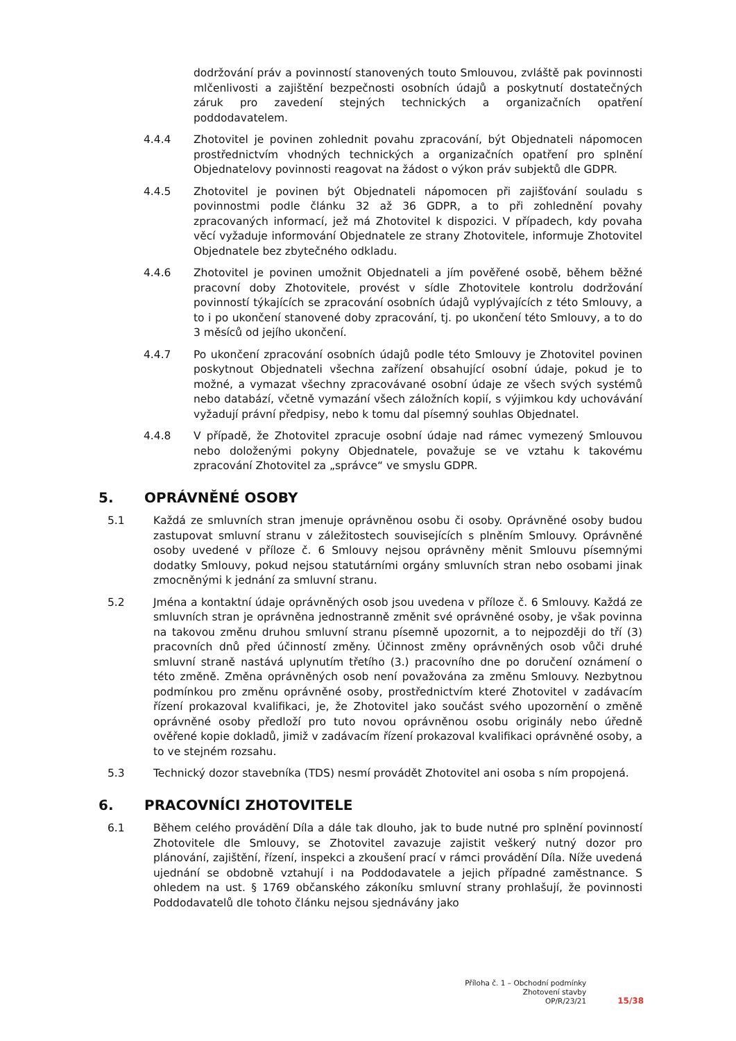dodržování práv a povinností stanovených touto Smlouvou, zvláště pak povinnosti mlčenlivosti a zajištění bezpečnosti osobních údajů a poskytnutí dostatečných záruk pro zavedení stejných technických a organizačních opatření poddodavatelem.
4.4.4 Zhotovitel je povinen zohlednit povahu zpracování, být Objednateli nápomocen prostřednictvím vhodných technických a organizačních opatření pro splnění Objednatelovy povinnosti reagovat na žádost o výkon práv subjektů dle GDPR.
4.4.5 Zhotovitel je povinen být Objednateli nápomocen při zajišťování souladu s povinnostmi podle článku 32 až 36 GDPR, a to při zohlednění povahy zpracovaných informací, jež má Zhotovitel k dispozici. V případech, kdy povaha věcí vyžaduje informování Objednatele ze strany Zhotovitele, informuje Zhotovitel Objednatele bez zbytečného odkladu.
4.4.6 Zhotovitel je povinen umožnit Objednateli a jím pověřené osobě, během běžné pracovní doby Zhotovitele, provést v sídle Zhotovitele kontrolu dodržování povinností týkajících se zpracování osobních údajů vyplývajících z této Smlouvy, a to i po ukončení stanovené doby zpracování, tj. po ukončení této Smlouvy, a to do 3 měsíců od jejího ukončení.
4.4.7 Po ukončení zpracování osobních údajů podle této Smlouvy je Zhotovitel povinen poskytnout Objednateli všechna zařízení obsahující osobní údaje, pokud je to možné, a vymazat všechny zpracovávané osobní údaje ze všech svých systémů nebo databází, včetně vymazání všech záložních kopií, s výjimkou kdy uchovávání vyžadují právní předpisy, nebo k tomu dal písemný souhlas Objednatel.
4.4.8 V případě, že Zhotovitel zpracuje osobní údaje nad rámec vymezený Smlouvou nebo doloženými pokyny Objednatele, považuje se ve vztahu k takovému zpracování Zhotovitel za „správce“ ve smyslu GDPR.
5. OPRÁVNĚNÉ OSOBY
5.1 Každá ze smluvních stran jmenuje oprávněnou osobu či osoby. Oprávněné osoby budou zastupovat smluvní stranu v záležitostech souvisejících s plněním Smlouvy. Oprávněné osoby uvedené v příloze č. 6 Smlouvy nejsou oprávněny měnit Smlouvu písemnými dodatky Smlouvy, pokud nejsou statutárními orgány smluvních stran nebo osobami jinak zmocněnými k jednání za smluvní stranu.
5.2 Jména a kontaktní údaje oprávněných osob jsou uvedena v příloze č. 6 Smlouvy. Každá ze smluvních stran je oprávněna jednostranně změnit své oprávněné osoby, je však povinna na takovou změnu druhou smluvní stranu písemně upozornit, a to nejpozději do tří (3) pracovních dnů před účinností změny. Účinnost změny oprávněných osob vůči druhé smluvní straně nastává uplynutím třetího (3.) pracovního dne po doručení oznámení o této změně. Změna oprávněných osob není považována za změnu Smlouvy. Nezbytnou podmínkou pro změnu oprávněné osoby, prostřednictvím které Zhotovitel v zadávacím řízení prokazoval kvalifikaci, je, že Zhotovitel jako součást svého upozornění o změně oprávněné osoby předloží pro tuto novou oprávněnou osobu originály nebo úředně ověřené kopie dokladů, jimiž v zadávacím řízení prokazoval kvalifikaci oprávněné osoby, a to ve stejném rozsahu.
5.3 Technický dozor stavebníka (TDS) nesmí provádět Zhotovitel ani osoba s ním propojená.
6. PRACOVNÍCI ZHOTOVITELE
6.1 Během celého provádění Díla a dále tak dlouho, jak to bude nutné pro splnění povinností Zhotovitele dle Smlouvy, se Zhotovitel zavazuje zajistit veškerý nutný dozor pro plánování, zajištění, řízení, inspekci a zkoušení prací v rámci provádění Díla. Níže uvedená ujednání se obdobně vztahují i na Poddodavatele a jejich případné zaměstnance. S ohledem na ust. § 1769 občanského zákoníku smluvní strany prohlašují, že povinnosti Poddodavatelů dle tohoto článku nejsou sjednávány jako
Příloha č. 1 – Obchodní podmínky
Zhotovení stavby
OP/R/23/21
15/38